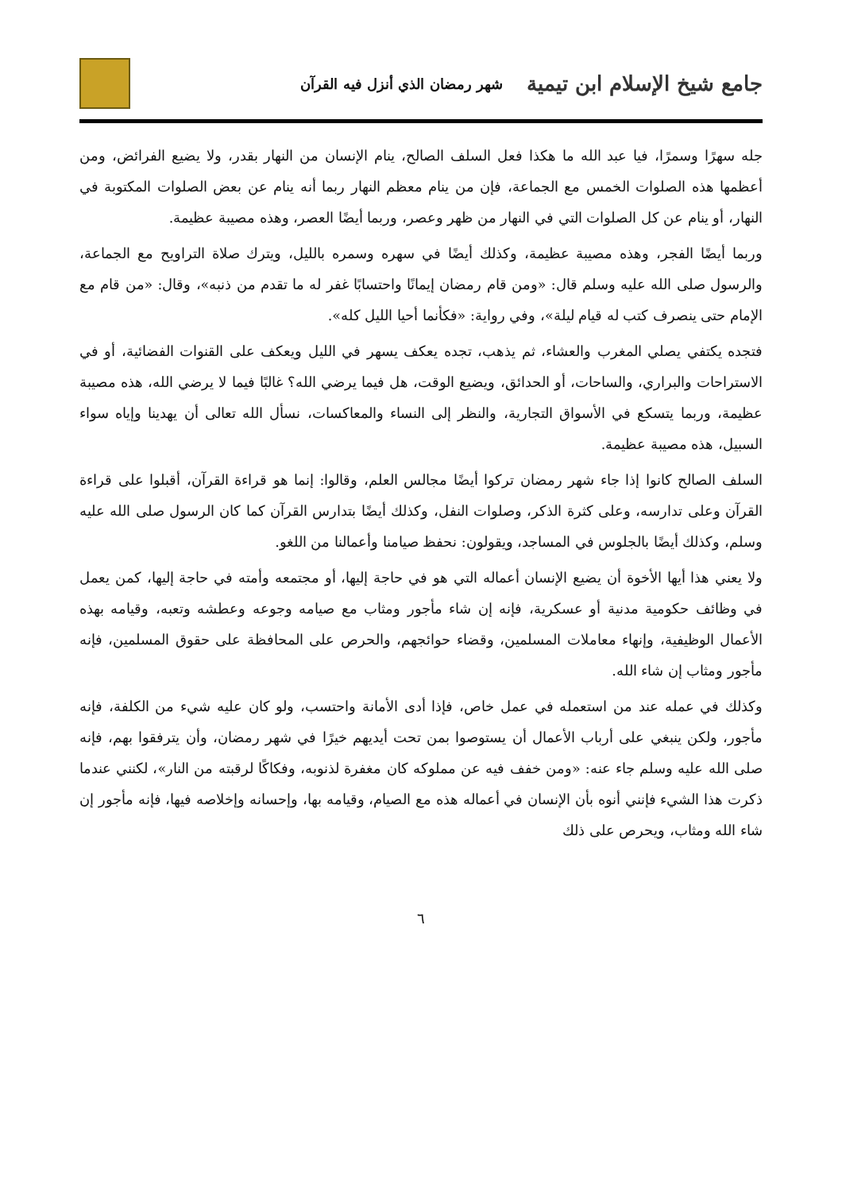جامع شيخ الإسلام ابن تيمية شهر رمضان الذي أنزل فيه القرآن
جله سهرًا وسمرًا، فيا عبد الله ما هكذا فعل السلف الصالح، ينام الإنسان من النهار بقدر، ولا يضيع الفرائض، ومن أعظمها هذه الصلوات الخمس مع الجماعة، فإن من ينام معظم النهار ربما أنه ينام عن بعض الصلوات المكتوبة في النهار، أو ينام عن كل الصلوات التي في النهار من ظهر وعصر، وربما أيضًا العصر، وهذه مصيبة عظيمة.
وربما أيضًا الفجر، وهذه مصيبة عظيمة، وكذلك أيضًا في سهره وسمره بالليل، ويترك صلاة التراويح مع الجماعة، والرسول صلى الله عليه وسلم قال: «ومن قام رمضان إيمانًا واحتسابًا غفر له ما تقدم من ذنبه»، وقال: «من قام مع الإمام حتى ينصرف كتب له قيام ليلة»، وفي رواية: «فكأنما أحيا الليل كله».
فتجده يكتفي يصلي المغرب والعشاء، ثم يذهب، تجده يعكف يسهر في الليل ويعكف على القنوات الفضائية، أو في الاستراحات والبراري، والساحات، أو الحدائق، ويضيع الوقت، هل فيما يرضي الله؟ غالبًا فيما لا يرضي الله، هذه مصيبة عظيمة، وربما يتسكع في الأسواق التجارية، والنظر إلى النساء والمعاكسات، نسأل الله تعالى أن يهدينا وإياه سواء السبيل، هذه مصيبة عظيمة.
السلف الصالح كانوا إذا جاء شهر رمضان تركوا أيضًا مجالس العلم، وقالوا: إنما هو قراءة القرآن، أقبلوا على قراءة القرآن وعلى تدارسه، وعلى كثرة الذكر، وصلوات النفل، وكذلك أيضًا بتدارس القرآن كما كان الرسول صلى الله عليه وسلم، وكذلك أيضًا بالجلوس في المساجد، ويقولون: نحفظ صيامنا وأعمالنا من اللغو.
ولا يعني هذا أيها الأخوة أن يضيع الإنسان أعماله التي هو في حاجة إليها، أو مجتمعه وأمته في حاجة إليها، كمن يعمل في وظائف حكومية مدنية أو عسكرية، فإنه إن شاء مأجور ومثاب مع صيامه وجوعه وعطشه وتعبه، وقيامه بهذه الأعمال الوظيفية، وإنهاء معاملات المسلمين، وقضاء حوائجهم، والحرص على المحافظة على حقوق المسلمين، فإنه مأجور ومثاب إن شاء الله.
وكذلك في عمله عند من استعمله في عمل خاص، فإذا أدى الأمانة واحتسب، ولو كان عليه شيء من الكلفة، فإنه مأجور، ولكن ينبغي على أرباب الأعمال أن يستوصوا بمن تحت أيديهم خيرًا في شهر رمضان، وأن يترفقوا بهم، فإنه صلى الله عليه وسلم جاء عنه: «ومن خفف فيه عن مملوكه كان مغفرة لذنوبه، وفكاكًا لرقبته من النار»، لكنني عندما ذكرت هذا الشيء فإنني أنوه بأن الإنسان في أعماله هذه مع الصيام، وقيامه بها، وإحسانه وإخلاصه فيها، فإنه مأجور إن شاء الله ومثاب، ويحرص على ذلك
٦